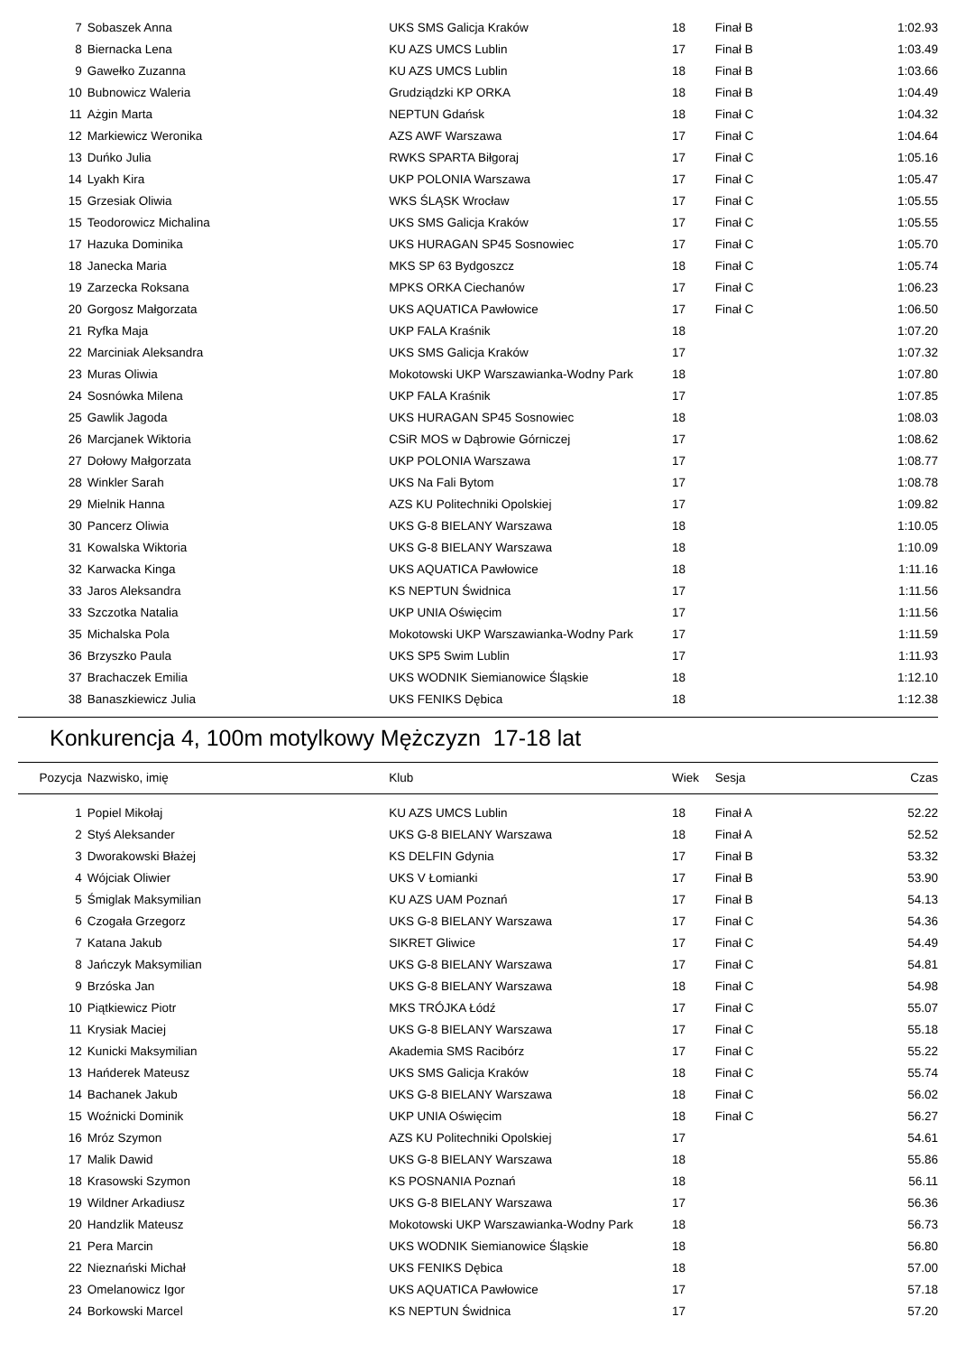| 7 | Sobaszek Anna | UKS SMS Galicja Kraków | 18 | Finał B | 1:02.93 |
| 8 | Biernacka Lena | KU AZS UMCS Lublin | 17 | Finał B | 1:03.49 |
| 9 | Gawełko Zuzanna | KU AZS UMCS Lublin | 18 | Finał B | 1:03.66 |
| 10 | Bubnowicz Waleria | Grudziądzki KP ORKA | 18 | Finał B | 1:04.49 |
| 11 | Ażgin Marta | NEPTUN Gdańsk | 18 | Finał C | 1:04.32 |
| 12 | Markiewicz Weronika | AZS AWF Warszawa | 17 | Finał C | 1:04.64 |
| 13 | Duńko Julia | RWKS SPARTA Biłgoraj | 17 | Finał C | 1:05.16 |
| 14 | Lyakh Kira | UKP POLONIA Warszawa | 17 | Finał C | 1:05.47 |
| 15 | Grzesiak Oliwia | WKS ŚLĄSK Wrocław | 17 | Finał C | 1:05.55 |
| 15 | Teodorowicz Michalina | UKS SMS Galicja Kraków | 17 | Finał C | 1:05.55 |
| 17 | Hazuka Dominika | UKS HURAGAN SP45 Sosnowiec | 17 | Finał C | 1:05.70 |
| 18 | Janecka Maria | MKS SP 63 Bydgoszcz | 18 | Finał C | 1:05.74 |
| 19 | Zarzecka Roksana | MPKS ORKA Ciechanów | 17 | Finał C | 1:06.23 |
| 20 | Gorgosz Małgorzata | UKS AQUATICA Pawłowice | 17 | Finał C | 1:06.50 |
| 21 | Ryfka Maja | UKP FALA Kraśnik | 18 | | 1:07.20 |
| 22 | Marciniak Aleksandra | UKS SMS Galicja Kraków | 17 | | 1:07.32 |
| 23 | Muras Oliwia | Mokotowski UKP Warszawianka-Wodny Park | 18 | | 1:07.80 |
| 24 | Sosnówka Milena | UKP FALA Kraśnik | 17 | | 1:07.85 |
| 25 | Gawlik Jagoda | UKS HURAGAN SP45 Sosnowiec | 18 | | 1:08.03 |
| 26 | Marcjanek Wiktoria | CSiR MOS w Dąbrowie Górniczej | 17 | | 1:08.62 |
| 27 | Dołowy Małgorzata | UKP POLONIA Warszawa | 17 | | 1:08.77 |
| 28 | Winkler Sarah | UKS Na Fali Bytom | 17 | | 1:08.78 |
| 29 | Mielnik Hanna | AZS KU Politechniki Opolskiej | 17 | | 1:09.82 |
| 30 | Pancerz Oliwia | UKS G-8 BIELANY Warszawa | 18 | | 1:10.05 |
| 31 | Kowalska Wiktoria | UKS G-8 BIELANY Warszawa | 18 | | 1:10.09 |
| 32 | Karwacka Kinga | UKS AQUATICA Pawłowice | 18 | | 1:11.16 |
| 33 | Jaros Aleksandra | KS NEPTUN Świdnica | 17 | | 1:11.56 |
| 33 | Szczotka Natalia | UKP UNIA Oświęcim | 17 | | 1:11.56 |
| 35 | Michalska Pola | Mokotowski UKP Warszawianka-Wodny Park | 17 | | 1:11.59 |
| 36 | Brzyszko Paula | UKS SP5 Swim Lublin | 17 | | 1:11.93 |
| 37 | Brachaczek Emilia | UKS WODNIK Siemianowice Śląskie | 18 | | 1:12.10 |
| 38 | Banaszkiewicz Julia | UKS FENIKS Dębica | 18 | | 1:12.38 |
Konkurencja 4, 100m motylkowy Mężczyzn 17-18 lat
| Pozycja | Nazwisko, imię | Klub | Wiek | Sesja | Czas |
| --- | --- | --- | --- | --- | --- |
| 1 | Popiel Mikołaj | KU AZS UMCS Lublin | 18 | Finał A | 52.22 |
| 2 | Styś Aleksander | UKS G-8 BIELANY Warszawa | 18 | Finał A | 52.52 |
| 3 | Dworakowski Błażej | KS DELFIN Gdynia | 17 | Finał B | 53.32 |
| 4 | Wójciak Oliwier | UKS V Łomianki | 17 | Finał B | 53.90 |
| 5 | Śmiglak Maksymilian | KU AZS UAM Poznań | 17 | Finał B | 54.13 |
| 6 | Czogała Grzegorz | UKS G-8 BIELANY Warszawa | 17 | Finał C | 54.36 |
| 7 | Katana Jakub | SIKRET Gliwice | 17 | Finał C | 54.49 |
| 8 | Jańczyk Maksymilian | UKS G-8 BIELANY Warszawa | 17 | Finał C | 54.81 |
| 9 | Brzóska Jan | UKS G-8 BIELANY Warszawa | 18 | Finał C | 54.98 |
| 10 | Piątkiewicz Piotr | MKS TRÓJKA Łódź | 17 | Finał C | 55.07 |
| 11 | Krysiak Maciej | UKS G-8 BIELANY Warszawa | 17 | Finał C | 55.18 |
| 12 | Kunicki Maksymilian | Akademia SMS Racibórz | 17 | Finał C | 55.22 |
| 13 | Hańderek Mateusz | UKS SMS Galicja Kraków | 18 | Finał C | 55.74 |
| 14 | Bachanek Jakub | UKS G-8 BIELANY Warszawa | 18 | Finał C | 56.02 |
| 15 | Woźnicki Dominik | UKP UNIA Oświęcim | 18 | Finał C | 56.27 |
| 16 | Mróz Szymon | AZS KU Politechniki Opolskiej | 17 | | 54.61 |
| 17 | Malik Dawid | UKS G-8 BIELANY Warszawa | 18 | | 55.86 |
| 18 | Krasowski Szymon | KS POSNANIA Poznań | 18 | | 56.11 |
| 19 | Wildner Arkadiusz | UKS G-8 BIELANY Warszawa | 17 | | 56.36 |
| 20 | Handzlik Mateusz | Mokotowski UKP Warszawianka-Wodny Park | 18 | | 56.73 |
| 21 | Pera Marcin | UKS WODNIK Siemianowice Śląskie | 18 | | 56.80 |
| 22 | Nieznański Michał | UKS FENIKS Dębica | 18 | | 57.00 |
| 23 | Omelanowicz Igor | UKS AQUATICA Pawłowice | 17 | | 57.18 |
| 24 | Borkowski Marcel | KS NEPTUN Świdnica | 17 | | 57.20 |